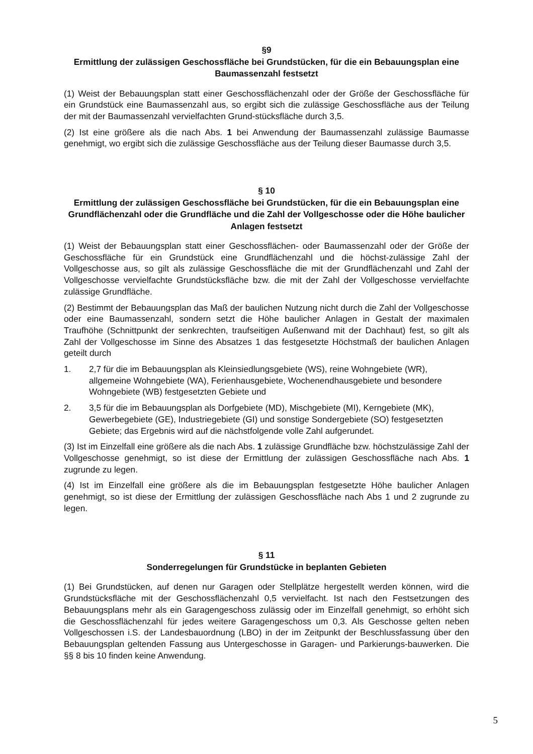§9
Ermittlung der zulässigen Geschossfläche bei Grundstücken, für die ein Bebauungsplan eine Baumassenzahl festsetzt
(1) Weist der Bebauungsplan statt einer Geschossflächenzahl oder der Größe der Geschossfläche für ein Grundstück eine Baumassenzahl aus, so ergibt sich die zulässige Geschossfläche aus der Teilung der mit der Baumassenzahl vervielfachten Grund-stücksfläche durch 3,5.
(2) Ist eine größere als die nach Abs. 1 bei Anwendung der Baumassenzahl zulässige Baumasse genehmigt, wo ergibt sich die zulässige Geschossfläche aus der Teilung dieser Baumasse durch 3,5.
§ 10
Ermittlung der zulässigen Geschossfläche bei Grundstücken, für die ein Bebauungsplan eine Grundflächenzahl oder die Grundfläche und die Zahl der Vollgeschosse oder die Höhe baulicher Anlagen festsetzt
(1) Weist der Bebauungsplan statt einer Geschossflächen- oder Baumassenzahl oder der Größe der Geschossfläche für ein Grundstück eine Grundflächenzahl und die höchst-zulässige Zahl der Vollgeschosse aus, so gilt als zulässige Geschossfläche die mit der Grundflächenzahl und Zahl der Vollgeschosse vervielfachte Grundstücksfläche bzw. die mit der Zahl der Vollgeschosse vervielfachte zulässige Grundfläche.
(2) Bestimmt der Bebauungsplan das Maß der baulichen Nutzung nicht durch die Zahl der Vollgeschosse oder eine Baumassenzahl, sondern setzt die Höhe baulicher Anlagen in Gestalt der maximalen Traufhöhe (Schnittpunkt der senkrechten, traufseitigen Außenwand mit der Dachhaut) fest, so gilt als Zahl der Vollgeschosse im Sinne des Absatzes 1 das festgesetzte Höchstmaß der baulichen Anlagen geteilt durch
1. 2,7 für die im Bebauungsplan als Kleinsiedlungsgebiete (WS), reine Wohngebiete (WR), allgemeine Wohngebiete (WA), Ferienhausgebiete, Wochenendhausgebiete und besondere Wohngebiete (WB) festgesetzten Gebiete und
2. 3,5 für die im Bebauungsplan als Dorfgebiete (MD), Mischgebiete (MI), Kerngebiete (MK), Gewerbegebiete (GE), Industriegebiete (GI) und sonstige Sondergebiete (SO) festgesetzten Gebiete; das Ergebnis wird auf die nächstfolgende volle Zahl aufgerundet.
(3) Ist im Einzelfall eine größere als die nach Abs. 1 zulässige Grundfläche bzw. höchstzulässige Zahl der Vollgeschosse genehmigt, so ist diese der Ermittlung der zulässigen Geschossfläche nach Abs. 1 zugrunde zu legen.
(4) Ist im Einzelfall eine größere als die im Bebauungsplan festgesetzte Höhe baulicher Anlagen genehmigt, so ist diese der Ermittlung der zulässigen Geschossfläche nach Abs 1 und 2 zugrunde zu legen.
§ 11
Sonderregelungen für Grundstücke in beplanten Gebieten
(1) Bei Grundstücken, auf denen nur Garagen oder Stellplätze hergestellt werden können, wird die Grundstücksfläche mit der Geschossflächenzahl 0,5 vervielfacht. Ist nach den Festsetzungen des Bebauungsplans mehr als ein Garagengeschoss zulässig oder im Einzelfall genehmigt, so erhöht sich die Geschossflächenzahl für jedes weitere Garagengeschoss um 0,3. Als Geschosse gelten neben Vollgeschossen i.S. der Landesbauordnung (LBO) in der im Zeitpunkt der Beschlussfassung über den Bebauungsplan geltenden Fassung aus Untergeschosse in Garagen- und Parkierungs-bauwerken. Die §§ 8 bis 10 finden keine Anwendung.
5